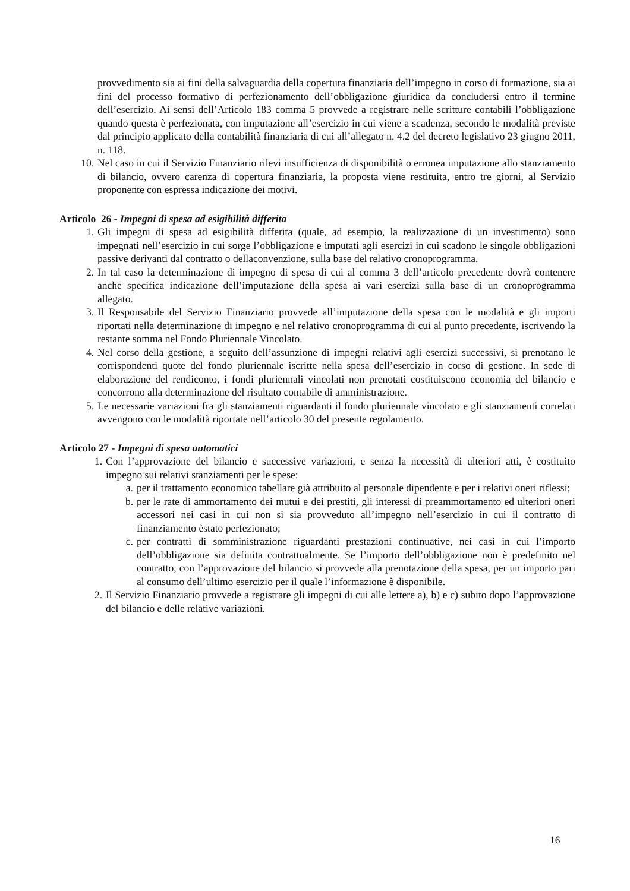provvedimento sia ai fini della salvaguardia della copertura finanziaria dell’impegno in corso di formazione, sia ai fini del processo formativo di perfezionamento dell’obbligazione giuridica da concludersi entro il termine dell’esercizio. Ai sensi dell’Articolo 183 comma 5 provvede a registrare nelle scritture contabili l’obbligazione quando questa è perfezionata, con imputazione all’esercizio in cui viene a scadenza, secondo le modalità previste dal principio applicato della contabilità finanziaria di cui all’allegato n. 4.2 del decreto legislativo 23 giugno 2011, n. 118.
10. Nel caso in cui il Servizio Finanziario rilevi insufficienza di disponibilità o erronea imputazione allo stanziamento di bilancio, ovvero carenza di copertura finanziaria, la proposta viene restituita, entro tre giorni, al Servizio proponente con espressa indicazione dei motivi.
Articolo 26 - Impegni di spesa ad esigibilità differita
1. Gli impegni di spesa ad esigibilità differita (quale, ad esempio, la realizzazione di un investimento) sono impegnati nell’esercizio in cui sorge l’obbligazione e imputati agli esercizi in cui scadono le singole obbligazioni passive derivanti dal contratto o dellaconvenzione, sulla base del relativo cronoprogramma.
2. In tal caso la determinazione di impegno di spesa di cui al comma 3 dell’articolo precedente dovrà contenere anche specifica indicazione dell’imputazione della spesa ai vari esercizi sulla base di un cronoprogramma allegato.
3. Il Responsabile del Servizio Finanziario provvede all’imputazione della spesa con le modalità e gli importi riportati nella determinazione di impegno e nel relativo cronoprogramma di cui al punto precedente, iscrivendo la restante somma nel Fondo Pluriennale Vincolato.
4. Nel corso della gestione, a seguito dell’assunzione di impegni relativi agli esercizi successivi, si prenotano le corrispondenti quote del fondo pluriennale iscritte nella spesa dell’esercizio in corso di gestione. In sede di elaborazione del rendiconto, i fondi pluriennali vincolati non prenotati costituiscono economia del bilancio e concorrono alla determinazione del risultato contabile di amministrazione.
5. Le necessarie variazioni fra gli stanziamenti riguardanti il fondo pluriennale vincolato e gli stanziamenti correlati avvengono con le modalità riportate nell’articolo 30 del presente regolamento.
Articolo 27 - Impegni di spesa automatici
1. Con l’approvazione del bilancio e successive variazioni, e senza la necessità di ulteriori atti, è costituito impegno sui relativi stanziamenti per le spese:
a. per il trattamento economico tabellare già attribuito al personale dipendente e per i relativi oneri riflessi;
b. per le rate di ammortamento dei mutui e dei prestiti, gli interessi di preammortamento ed ulteriori oneri accessori nei casi in cui non si sia provveduto all’impegno nell’esercizio in cui il contratto di finanziamento èstato perfezionato;
c. per contratti di somministrazione riguardanti prestazioni continuative, nei casi in cui l’importo dell’obbligazione sia definita contrattualmente. Se l’importo dell’obbligazione non è predefinito nel contratto, con l’approvazione del bilancio si provvede alla prenotazione della spesa, per un importo pari al consumo dell’ultimo esercizio per il quale l’informazione è disponibile.
2. Il Servizio Finanziario provvede a registrare gli impegni di cui alle lettere a), b) e c) subito dopo l’approvazione del bilancio e delle relative variazioni.
16